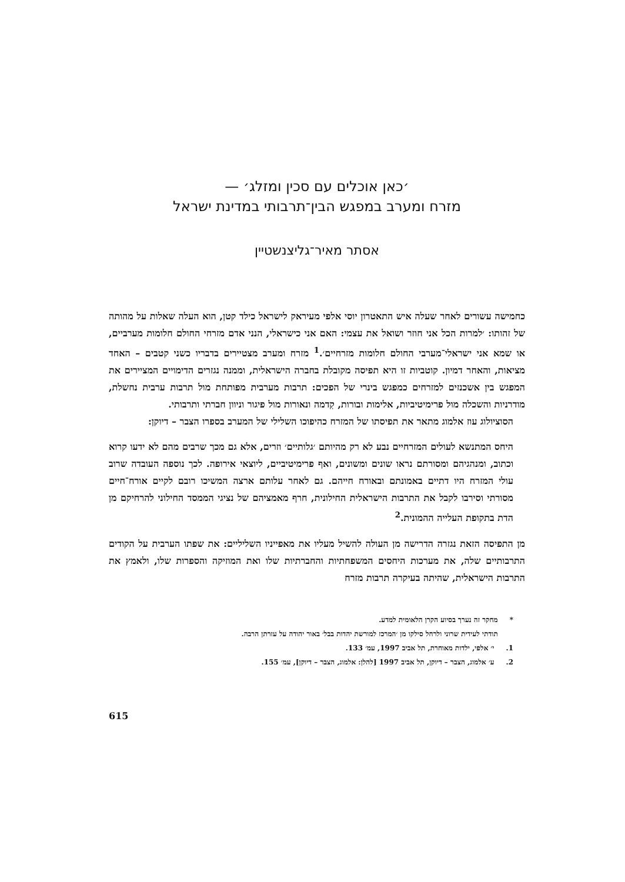׳כאן אוכלים עם סכין ומזלג׳ —
מזרח ומערב במפגש הבין־תרבותי במדינת ישראל
אסתר מאיר־גליצנשטיין
כחמישה עשורים לאחר שעלה איש התאטרון יוסי אלפי מעיראק לישראל כילד קטן, הוא העלה שאלות על מהותה של זהותו: ׳למרות הכל אני חוזר ושואל את עצמי: האם אני כישראלי, הנני אדם מזרחי החולם חלומות מערביים, או שמא אני ישראלי־מערבי החולם חלומות מזרחיים׳.<sup>1</sup> מזרח ומערב מצטיירים בדבריו כשני קטבים – האחד מציאות, והאחר דמיון. קוטביות זו היא תפיסה מקובלת בחברה הישראלית, וממנה נגזרים הדימויים המציירים את המפגש בין אשכנזים למזרחים כמפגש בינרי של הפכים: תרבות מערבית מפותחת מול תרבות ערבית נחשלת, מודרניות והשכלה מול פרימיטיביות, אלימות ובורות, קִדמה ונאורות מול פיגור וניוון חברתי ותרבותי.
הסוציולוג עוז אלמוג מתאר את תפיסתו של המזרח כהיפוכו השלילי של המערב בספרו הצבר – דיוקן:
היחס המתנשא לעולים המזרחיים נבע לא רק מהיותם ׳גלותיים׳ וזרים, אלא גם מכך שרבים מהם לא ידעו קרוא וכתוב, ומנהגיהם ומסורתם נראו שונים ומשונים, ואף פרימיטיביים, ליוצאי אירופה. לכך נוספה העובדה שרוב עולי המזרח היו דתיים באמונתם ובאורח חייהם. גם לאחר עלותם ארצה המשיכו רובם לקיים אורח־חיים מסורתי וסירבו לקבל את התרבות הישראלית החילונית, חרף מאמציהם של נציגי הממסד החילוני להרחיקם מן הדת בתקופת העלייה ההמונית.<sup>2</sup>
מן התפיסה הזאת נגזרה הדרישה מן העולה להשיל מעליו את מאפייניו השליליים: את שפתו הערבית על הקודים התרבותיים שלה, את מערכות היחסים המשפחתיות והחברתיות שלו ואת המוזיקה והספרות שלו, ולאמץ את התרבות הישראלית, שהיתה בעיקרה תרבות מזרח
* מחקר זה נערך בסיוע הקרן הלאומית למדע.
תודתי לעידית שרוני ולרחל סילקו מן ׳המרכז למורשת יהדות בבל׳ באור יהודה על עזרתן הרבה.
1. י׳ אלפי, ילדות מאוחרת, תל אביב 1997, עמ׳ 133.
2. ע׳ אלמוג, הצבר – דיוקן, תל אביב 1997 [להלן: אלמוג, הצבר – דיוקן], עמ׳ 155.
615